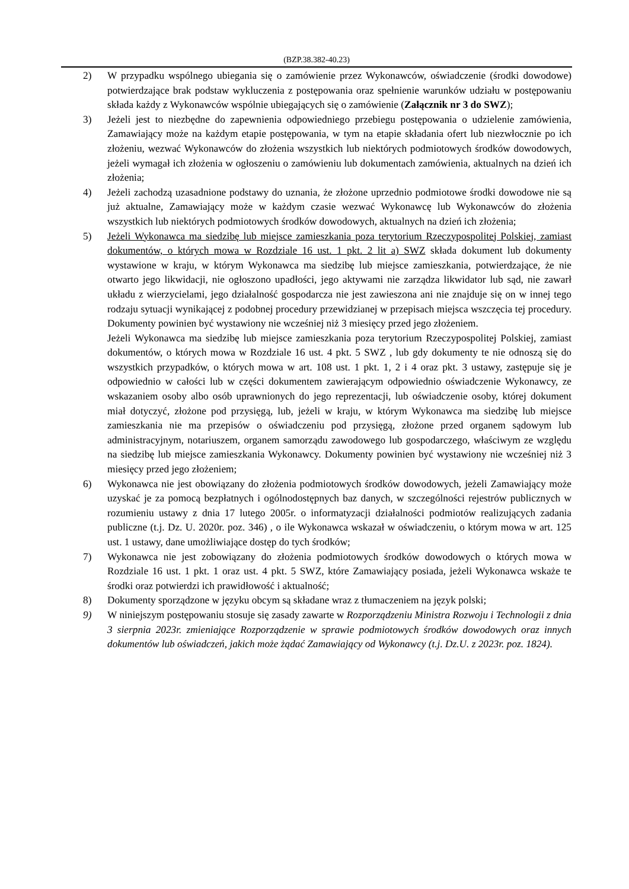(BZP.38.382-40.23)
2) W przypadku wspólnego ubiegania się o zamówienie przez Wykonawców, oświadczenie (środki dowodowe) potwierdzające brak podstaw wykluczenia z postępowania oraz spełnienie warunków udziału w postępowaniu składa każdy z Wykonawców wspólnie ubiegających się o zamówienie (Załącznik nr 3 do SWZ);
3) Jeżeli jest to niezbędne do zapewnienia odpowiedniego przebiegu postępowania o udzielenie zamówienia, Zamawiający może na każdym etapie postępowania, w tym na etapie składania ofert lub niezwłocznie po ich złożeniu, wezwać Wykonawców do złożenia wszystkich lub niektórych podmiotowych środków dowodowych, jeżeli wymagał ich złożenia w ogłoszeniu o zamówieniu lub dokumentach zamówienia, aktualnych na dzień ich złożenia;
4) Jeżeli zachodzą uzasadnione podstawy do uznania, że złożone uprzednio podmiotowe środki dowodowe nie są już aktualne, Zamawiający może w każdym czasie wezwać Wykonawcę lub Wykonawców do złożenia wszystkich lub niektórych podmiotowych środków dowodowych, aktualnych na dzień ich złożenia;
5) Jeżeli Wykonawca ma siedzibę lub miejsce zamieszkania poza terytorium Rzeczypospolitej Polskiej, zamiast dokumentów, o których mowa w Rozdziale 16 ust. 1 pkt. 2 lit a) SWZ składa dokument lub dokumenty wystawione w kraju, w którym Wykonawca ma siedzibę lub miejsce zamieszkania, potwierdzające, że nie otwarto jego likwidacji, nie ogłoszono upadłości, jego aktywami nie zarządza likwidator lub sąd, nie zawarł układu z wierzycielami, jego działalność gospodarcza nie jest zawieszona ani nie znajduje się on w innej tego rodzaju sytuacji wynikającej z podobnej procedury przewidzianej w przepisach miejsca wszczęcia tej procedury. Dokumenty powinien być wystawiony nie wcześniej niż 3 miesięcy przed jego złożeniem.
Jeżeli Wykonawca ma siedzibę lub miejsce zamieszkania poza terytorium Rzeczypospolitej Polskiej, zamiast dokumentów, o których mowa w Rozdziale 16 ust. 4 pkt. 5 SWZ , lub gdy dokumenty te nie odnoszą się do wszystkich przypadków, o których mowa w art. 108 ust. 1 pkt. 1, 2 i 4 oraz pkt. 3 ustawy, zastępuje się je odpowiednio w całości lub w części dokumentem zawierającym odpowiednio oświadczenie Wykonawcy, ze wskazaniem osoby albo osób uprawnionych do jego reprezentacji, lub oświadczenie osoby, której dokument miał dotyczyć, złożone pod przysięgą, lub, jeżeli w kraju, w którym Wykonawca ma siedzibę lub miejsce zamieszkania nie ma przepisów o oświadczeniu pod przysięgą, złożone przed organem sądowym lub administracyjnym, notariuszem, organem samorządu zawodowego lub gospodarczego, właściwym ze względu na siedzibę lub miejsce zamieszkania Wykonawcy. Dokumenty powinien być wystawiony nie wcześniej niż 3 miesięcy przed jego złożeniem;
6) Wykonawca nie jest obowiązany do złożenia podmiotowych środków dowodowych, jeżeli Zamawiający może uzyskać je za pomocą bezpłatnych i ogólnodostępnych baz danych, w szczególności rejestrów publicznych w rozumieniu ustawy z dnia 17 lutego 2005r. o informatyzacji działalności podmiotów realizujących zadania publiczne (t.j. Dz. U. 2020r. poz. 346) , o ile Wykonawca wskazał w oświadczeniu, o którym mowa w art. 125 ust. 1 ustawy, dane umożliwiające dostęp do tych środków;
7) Wykonawca nie jest zobowiązany do złożenia podmiotowych środków dowodowych o których mowa w Rozdziale 16 ust. 1 pkt. 1 oraz ust. 4 pkt. 5 SWZ, które Zamawiający posiada, jeżeli Wykonawca wskaże te środki oraz potwierdzi ich prawidłowość i aktualność;
8) Dokumenty sporządzone w języku obcym są składane wraz z tłumaczeniem na język polski;
9) W niniejszym postępowaniu stosuje się zasady zawarte w Rozporządzeniu Ministra Rozwoju i Technologii z dnia 3 sierpnia 2023r. zmieniające Rozporządzenie w sprawie podmiotowych środków dowodowych oraz innych dokumentów lub oświadczeń, jakich może żądać Zamawiający od Wykonawcy (t.j. Dz.U. z 2023r. poz. 1824).